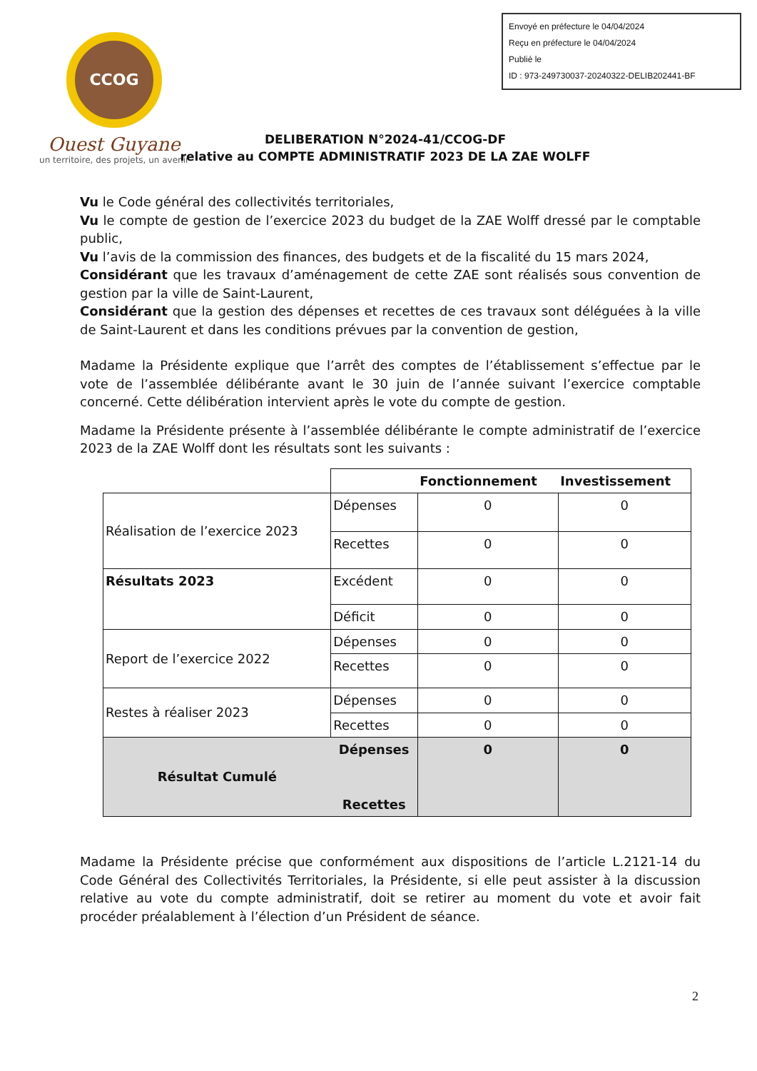CCOG
Ouest Guyane
un territoire, des projets, un avenir
Envoyé en préfecture le 04/04/2024
Reçu en préfecture le 04/04/2024
Publié le
ID : 973-249730037-20240322-DELIB202441-BF
DELIBERATION N°2024-41/CCOG-DF
relative au COMPTE ADMINISTRATIF 2023 DE LA ZAE WOLFF
Vu le Code général des collectivités territoriales,
Vu le compte de gestion de l’exercice 2023 du budget de la ZAE Wolff dressé par le comptable public,
Vu l’avis de la commission des finances, des budgets et de la fiscalité du 15 mars 2024,
Considérant que les travaux d’aménagement de cette ZAE sont réalisés sous convention de gestion par la ville de Saint-Laurent,
Considérant que la gestion des dépenses et recettes de ces travaux sont déléguées à la ville de Saint-Laurent et dans les conditions prévues par la convention de gestion,
Madame la Présidente explique que l’arrêt des comptes de l’établissement s’effectue par le vote de l’assemblée délibérante avant le 30 juin de l’année suivant l’exercice comptable concerné. Cette délibération intervient après le vote du compte de gestion.
Madame la Présidente présente à l’assemblée délibérante le compte administratif de l’exercice 2023 de la ZAE Wolff dont les résultats sont les suivants :
| | | Fonctionnement | Investissement |
| Réalisation de l’exercice 2023 | Dépenses | 0 | 0 |
| | Recettes | 0 | 0 |
| Résultats 2023 | Excédent | 0 | 0 |
| | Déficit | 0 | 0 |
| Report de l’exercice 2022 | Dépenses | 0 | 0 |
| | Recettes | 0 | 0 |
| Restes à réaliser 2023 | Dépenses | 0 | 0 |
| | Recettes | 0 | 0 |
| Résultat Cumulé | Dépenses Recettes | 0 | 0 |
Madame la Présidente précise que conformément aux dispositions de l’article L.2121-14 du Code Général des Collectivités Territoriales, la Présidente, si elle peut assister à la discussion relative au vote du compte administratif, doit se retirer au moment du vote et avoir fait procéder préalablement à l’élection d’un Président de séance.
2